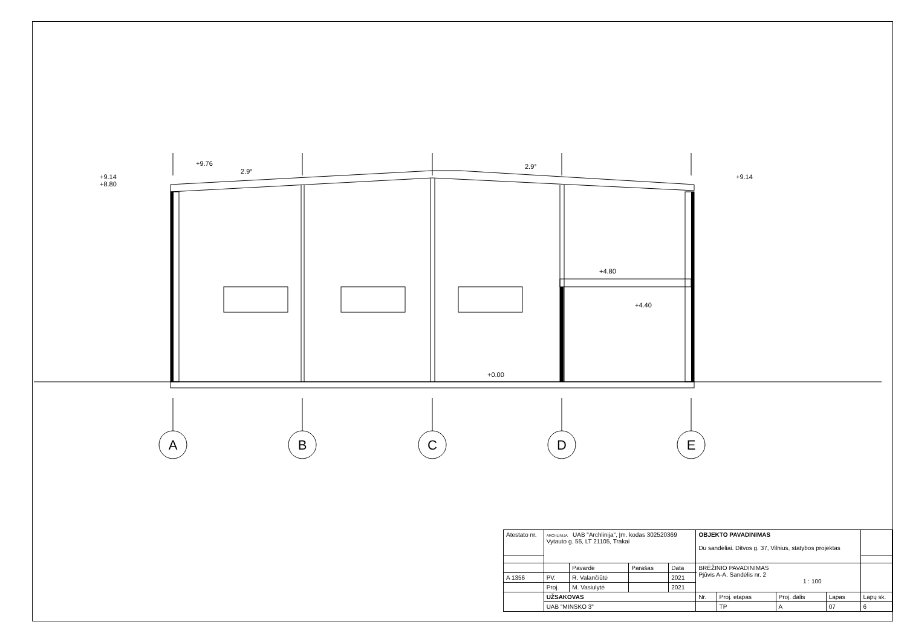A
B
C
D
E
+9.76
2.9°
2.9°
+9.14
+8.80
+9.14
+4.80
+4.40
+0.00
| Atestato nr. | ARCHLINIJA UAB "Archlinija", Įm. kodas 302520369 Vytauto g. 55, LT 21105, Trakai | | | | OBJEKTO PAVADINIMAS Du sandėliai. Ditvos g. 37, Vilnius, statybos projektas | | | | |
| | | Pavardė | Parašas | Data | BRĖŽINIO PAVADINIMAS Pjūvis A-A. Sandėlis nr. 2 1 : 100 | | | | |
| A 1356 | PV. | R. Valančiūtė | | 2021 | | | | | |
| | Proj. | M. Vasiulytė | | 2021 | | | | | |
| | UŽSAKOVAS | | | | Nr. | Proj. etapas | Proj. dalis | Lapas | Lapų sk. |
| | UAB "MINSKO 3" | | | | | TP | A | 07 | 6 |